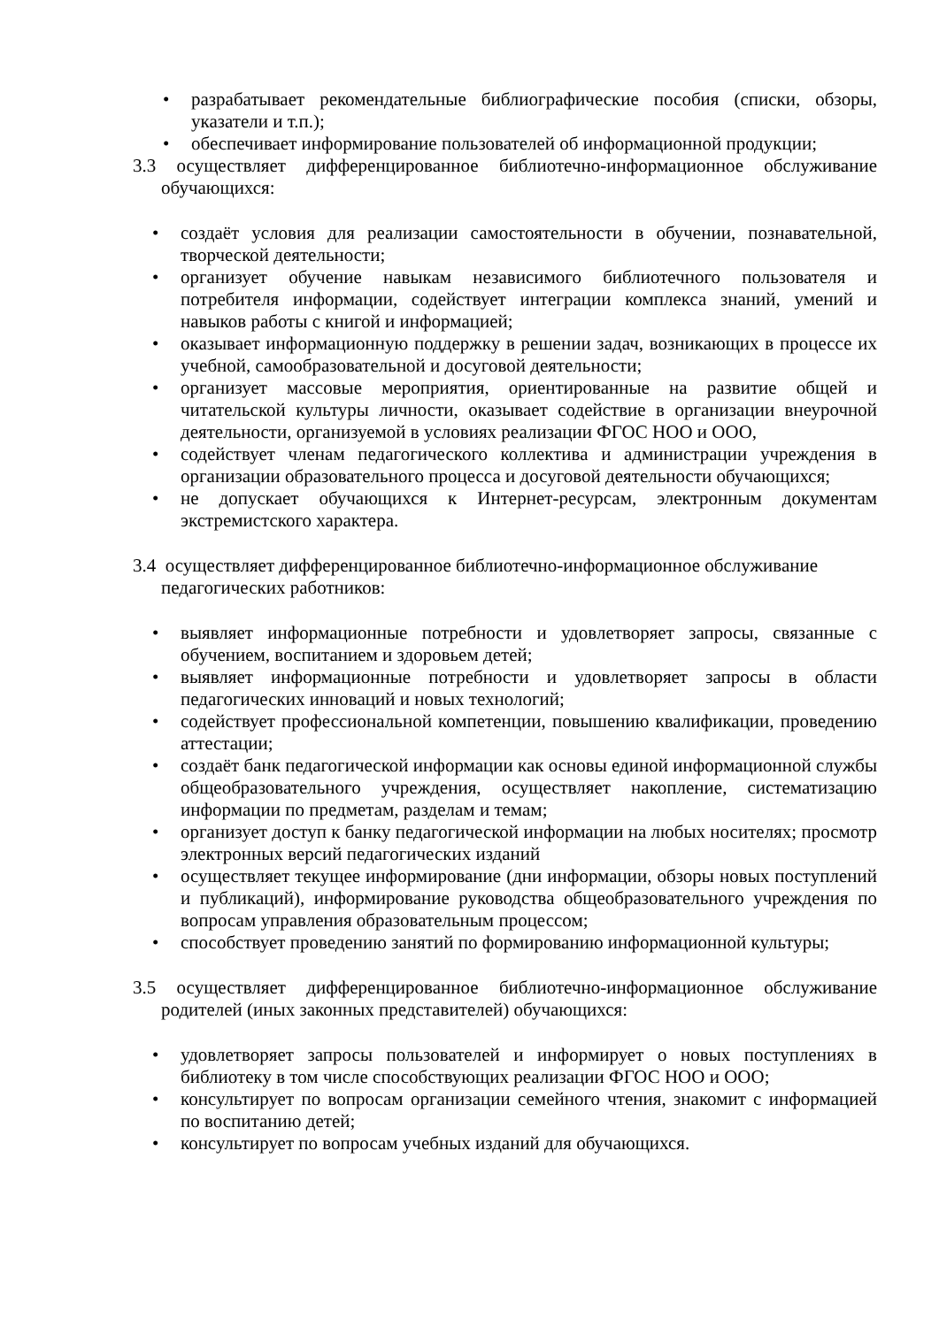• разрабатывает рекомендательные библиографические пособия (списки, обзоры, указатели и т.п.);
• обеспечивает информирование пользователей об информационной продукции;
3.3 осуществляет дифференцированное библиотечно-информационное обслуживание обучающихся:
• создаёт условия для реализации самостоятельности в обучении, познавательной, творческой деятельности;
• организует обучение навыкам независимого библиотечного пользователя и потребителя информации, содействует интеграции комплекса знаний, умений и навыков работы с книгой и информацией;
• оказывает информационную поддержку в решении задач, возникающих в процессе их учебной, самообразовательной и досуговой деятельности;
• организует массовые мероприятия, ориентированные на развитие общей и читательской культуры личности, оказывает содействие в организации внеурочной деятельности, организуемой в условиях реализации ФГОС НОО и ООО,
• содействует членам педагогического коллектива и администрации учреждения в организации образовательного процесса и досуговой деятельности обучающихся;
• не допускает обучающихся к Интернет-ресурсам, электронным документам экстремистского характера.
3.4 осуществляет дифференцированное библиотечно-информационное обслуживание педагогических работников:
• выявляет информационные потребности и удовлетворяет запросы, связанные с обучением, воспитанием и здоровьем детей;
• выявляет информационные потребности и удовлетворяет запросы в области педагогических инноваций и новых технологий;
• содействует профессиональной компетенции, повышению квалификации, проведению аттестации;
• создаёт банк педагогической информации как основы единой информационной службы общеобразовательного учреждения, осуществляет накопление, систематизацию информации по предметам, разделам и темам;
• организует доступ к банку педагогической информации на любых носителях; просмотр электронных версий педагогических изданий
• осуществляет текущее информирование (дни информации, обзоры новых поступлений и публикаций), информирование руководства общеобразовательного учреждения по вопросам управления образовательным процессом;
• способствует проведению занятий по формированию информационной культуры;
3.5 осуществляет дифференцированное библиотечно-информационное обслуживание родителей (иных законных представителей) обучающихся:
• удовлетворяет запросы пользователей и информирует о новых поступлениях в библиотеку в том числе способствующих реализации ФГОС НОО и ООО;
• консультирует по вопросам организации семейного чтения, знакомит с информацией по воспитанию детей;
• консультирует по вопросам учебных изданий для обучающихся.